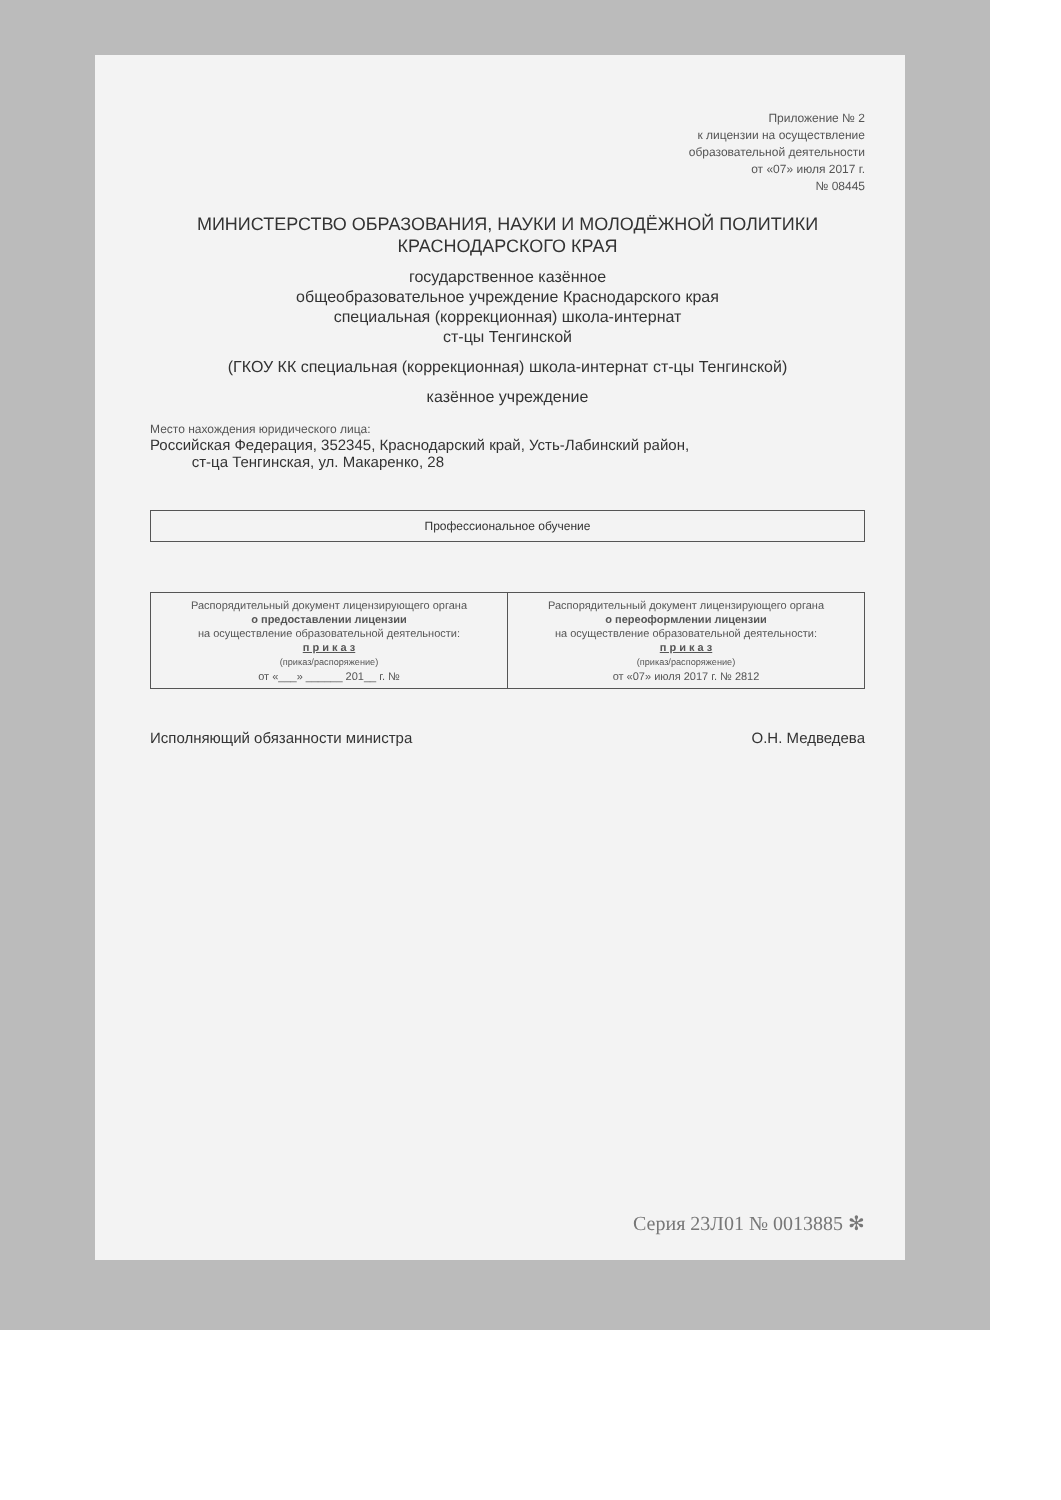Приложение № 2
к лицензии на осуществление
образовательной деятельности
от «07» июля 2017 г.
№ 08445
МИНИСТЕРСТВО ОБРАЗОВАНИЯ, НАУКИ И МОЛОДЁЖНОЙ ПОЛИТИКИ
КРАСНОДАРСКОГО КРАЯ
государственное казённое
общеобразовательное учреждение Краснодарского края
специальная (коррекционная) школа-интернат
ст-цы Тенгинской
(ГКОУ КК специальная (коррекционная) школа-интернат ст-цы Тенгинской)
казённое учреждение
Место нахождения юридического лица:
Российская Федерация, 352345, Краснодарский край, Усть-Лабинский район,
ст-ца Тенгинская, ул. Макаренко, 28
Профессиональное обучение
| Распорядительный документ лицензирующего органа о предоставлении лицензии на осуществление образовательной деятельности: п р и к а з (приказ/распоряжение) от «___» ______ 201__ г. № | Распорядительный документ лицензирующего органа о переоформлении лицензии на осуществление образовательной деятельности: п р и к а з (приказ/распоряжение) от «07» июля 2017 г. № 2812 |
Исполняющий обязанности министра О.Н. Медведева
Серия 23Л01 № 0013885 ✻